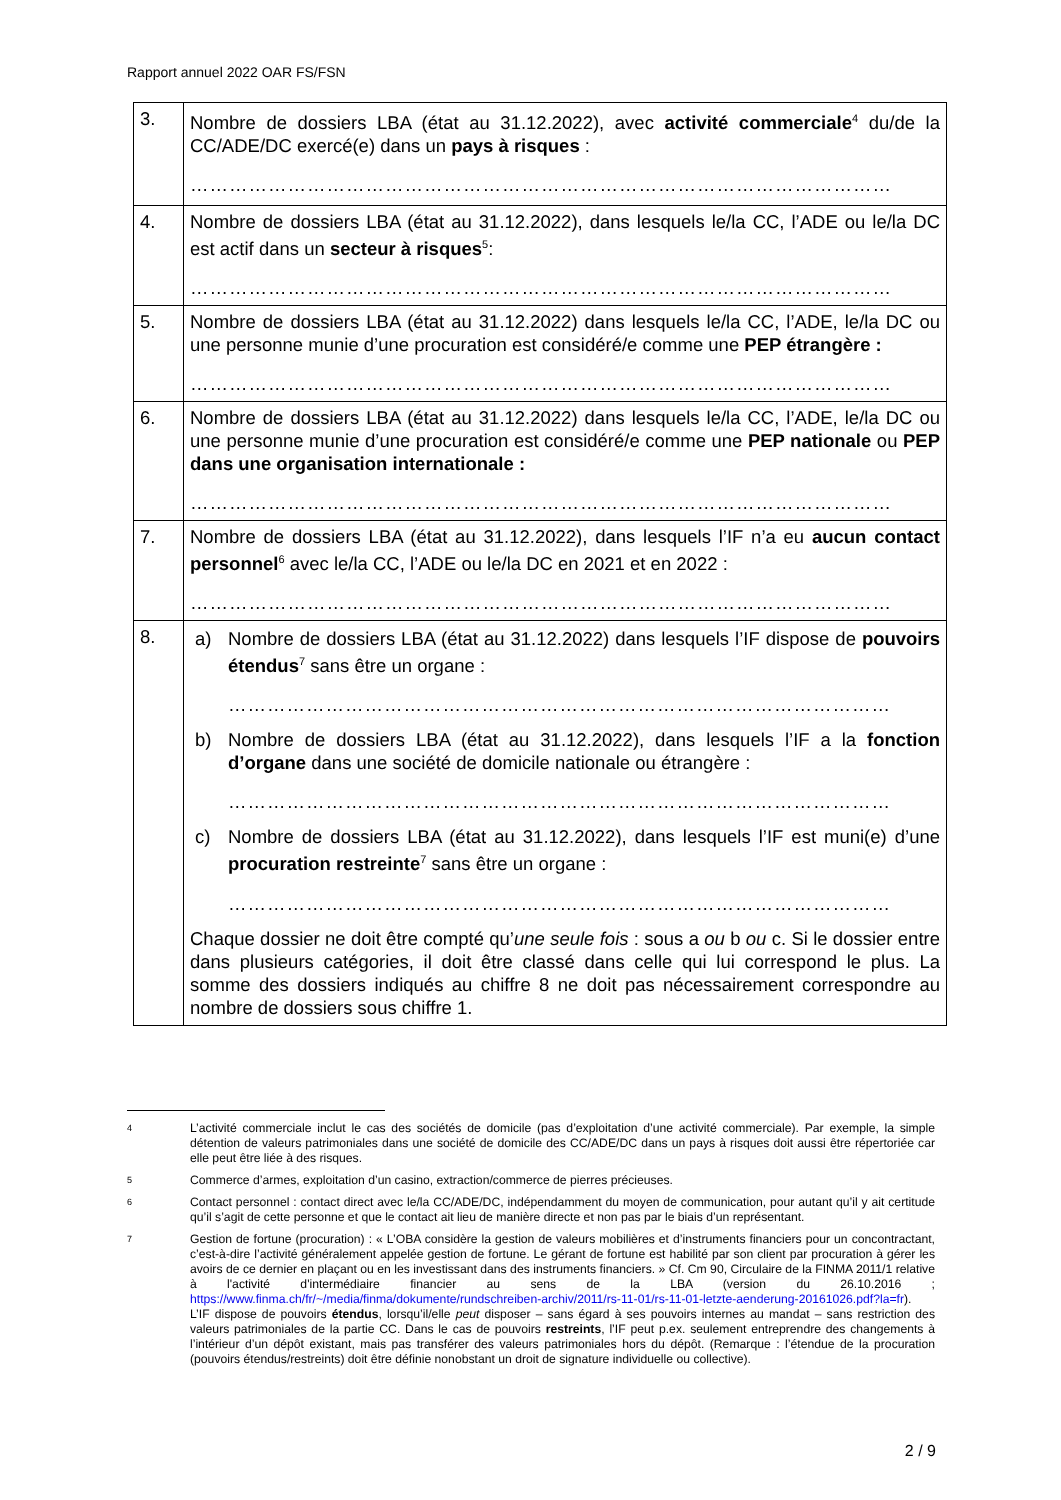Rapport annuel 2022 OAR FS/FSN
| 3. | Nombre de dossiers LBA (état au 31.12.2022), avec activité commerciale<sup>4</sup> du/de la CC/ADE/DC exercé(e) dans un pays à risques : ……………………………………………………………………………………………… |
| 4. | Nombre de dossiers LBA (état au 31.12.2022), dans lesquels le/la CC, l’ADE ou le/la DC est actif dans un secteur à risques<sup>5</sup>: ……………………………………………………………………………………………… |
| 5. | Nombre de dossiers LBA (état au 31.12.2022) dans lesquels le/la CC, l’ADE, le/la DC ou une personne munie d’une procuration est considéré/e comme une PEP étrangère : ……………………………………………………………………………………………… |
| 6. | Nombre de dossiers LBA (état au 31.12.2022) dans lesquels le/la CC, l’ADE, le/la DC ou une personne munie d’une procuration est considéré/e comme une PEP nationale ou PEP dans une organisation internationale : ……………………………………………………………………………………………… |
| 7. | Nombre de dossiers LBA (état au 31.12.2022), dans lesquels l’IF n’a eu aucun contact personnel<sup>6</sup> avec le/la CC, l’ADE ou le/la DC en 2021 et en 2022 : ……………………………………………………………………………………………… |
| 8. | a) Nombre de dossiers LBA (état au 31.12.2022) dans lesquels l’IF dispose de pouvoirs étendus<sup>7</sup> sans être un organe : ………………………………………………………………………………………… b) Nombre de dossiers LBA (état au 31.12.2022), dans lesquels l’IF a la fonction d’organe dans une société de domicile nationale ou étrangère : ………………………………………………………………………………………… c) Nombre de dossiers LBA (état au 31.12.2022), dans lesquels l’IF est muni(e) d’une procuration restreinte<sup>7</sup> sans être un organe : ………………………………………………………………………………………… Chaque dossier ne doit être compté qu’ une seule fois : sous a ou b ou c. Si le dossier entre dans plusieurs catégories, il doit être classé dans celle qui lui correspond le plus. La somme des dossiers indiqués au chiffre 8 ne doit pas nécessairement correspondre au nombre de dossiers sous chiffre 1. |
4
L’activité commerciale inclut le cas des sociétés de domicile (pas d’exploitation d’une activité commerciale). Par exemple, la simple détention de valeurs patrimoniales dans une société de domicile des CC/ADE/DC dans un pays à risques doit aussi être répertoriée car elle peut être liée à des risques.
5
Commerce d’armes, exploitation d’un casino, extraction/commerce de pierres précieuses.
6
Contact personnel : contact direct avec le/la CC/ADE/DC, indépendamment du moyen de communication, pour autant qu’il y ait certitude qu’il s’agit de cette personne et que le contact ait lieu de manière directe et non pas par le biais d’un représentant.
7
Gestion de fortune (procuration) : « L’OBA considère la gestion de valeurs mobilières et d’instruments financiers pour un concontractant, c’est-à-dire l’activité généralement appelée gestion de fortune. Le gérant de fortune est habilité par son client par procuration à gérer les avoirs de ce dernier en plaçant ou en les investissant dans des instruments financiers. » Cf. Cm 90, Circulaire de la FINMA 2011/1 relative à l'activité d'intermédiaire financier au sens de la LBA (version du 26.10.2016 ; https://www.finma.ch/fr/~/media/finma/dokumente/rundschreiben-archiv/2011/rs-11-01/rs-11-01-letzte-aenderung-20161026.pdf?la=fr).
L’IF dispose de pouvoirs étendus, lorsqu’il/elle peut disposer – sans égard à ses pouvoirs internes au mandat – sans restriction des valeurs patrimoniales de la partie CC. Dans le cas de pouvoirs restreints, l’IF peut p.ex. seulement entreprendre des changements à l’intérieur d’un dépôt existant, mais pas transférer des valeurs patrimoniales hors du dépôt. (Remarque : l’étendue de la procuration (pouvoirs étendus/restreints) doit être définie nonobstant un droit de signature individuelle ou collective).
2 / 9